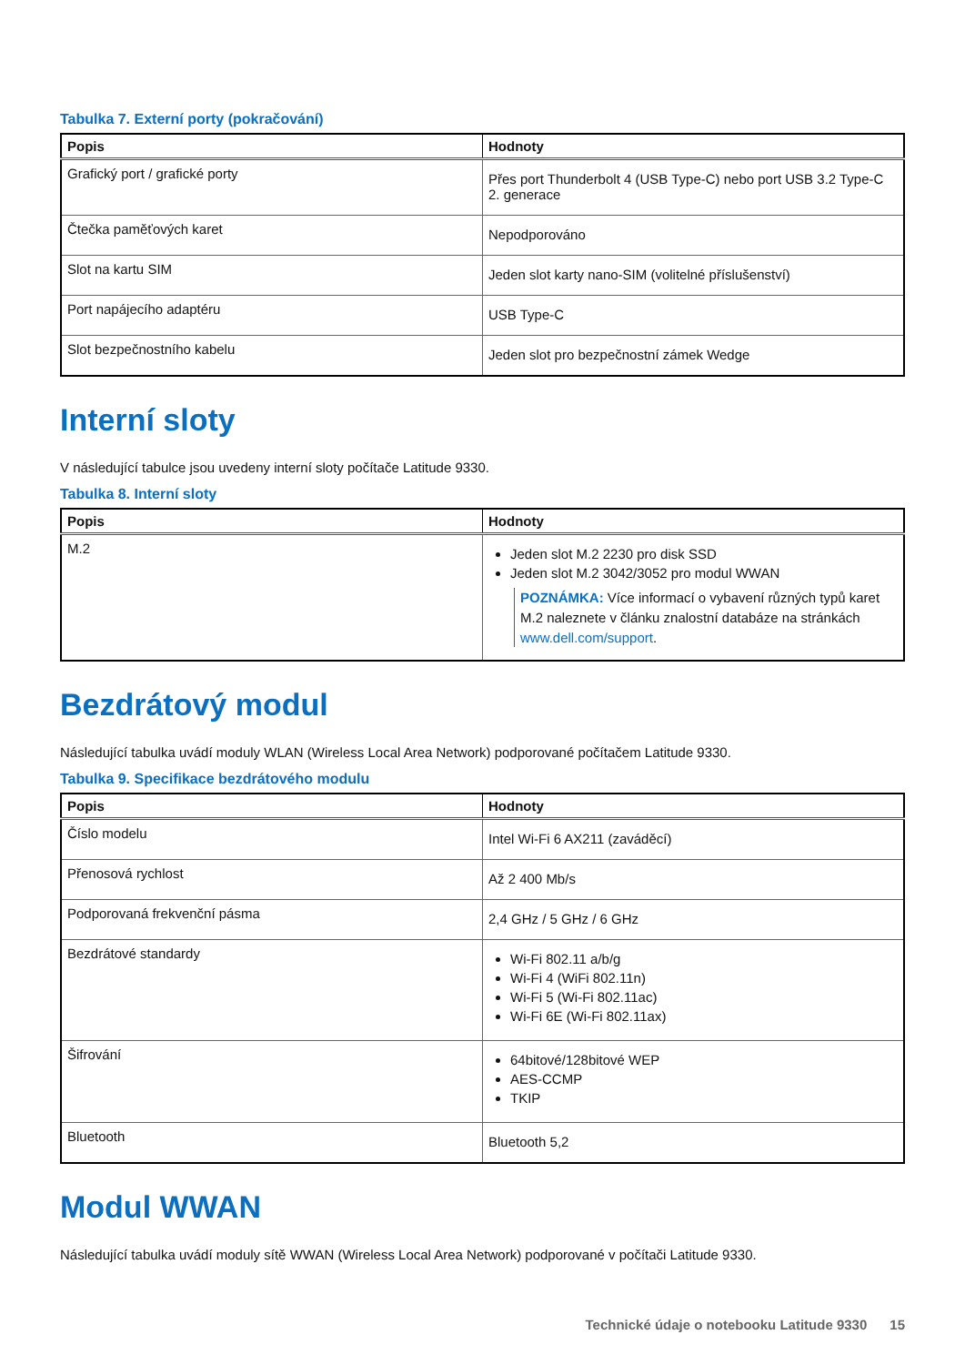Tabulka 7. Externí porty (pokračování)
| Popis | Hodnoty |
| --- | --- |
| Grafický port / grafické porty | Přes port Thunderbolt 4 (USB Type-C) nebo port USB 3.2 Type-C 2. generace |
| Čtečka paměťových karet | Nepodporováno |
| Slot na kartu SIM | Jeden slot karty nano-SIM (volitelné příslušenství) |
| Port napájecího adaptéru | USB Type-C |
| Slot bezpečnostního kabelu | Jeden slot pro bezpečnostní zámek Wedge |
Interní sloty
V následující tabulce jsou uvedeny interní sloty počítače Latitude 9330.
Tabulka 8. Interní sloty
| Popis | Hodnoty |
| --- | --- |
| M.2 | Jeden slot M.2 2230 pro disk SSD Jeden slot M.2 3042/3052 pro modul WWAN POZNÁMKA: Více informací o vybavení různých typů karet M.2 naleznete v článku znalostní databáze na stránkách www.dell.com/support . |
Bezdrátový modul
Následující tabulka uvádí moduly WLAN (Wireless Local Area Network) podporované počítačem Latitude 9330.
Tabulka 9. Specifikace bezdrátového modulu
| Popis | Hodnoty |
| --- | --- |
| Číslo modelu | Intel Wi-Fi 6 AX211 (zaváděcí) |
| Přenosová rychlost | Až 2 400 Mb/s |
| Podporovaná frekvenční pásma | 2,4 GHz / 5 GHz / 6 GHz |
| Bezdrátové standardy | Wi-Fi 802.11 a/b/g Wi-Fi 4 (WiFi 802.11n) Wi-Fi 5 (Wi-Fi 802.11ac) Wi-Fi 6E (Wi-Fi 802.11ax) |
| Šifrování | 64bitové/128bitové WEP AES-CCMP TKIP |
| Bluetooth | Bluetooth 5,2 |
Modul WWAN
Následující tabulka uvádí moduly sítě WWAN (Wireless Local Area Network) podporované v počítači Latitude 9330.
Technické údaje o notebooku Latitude 9330 15